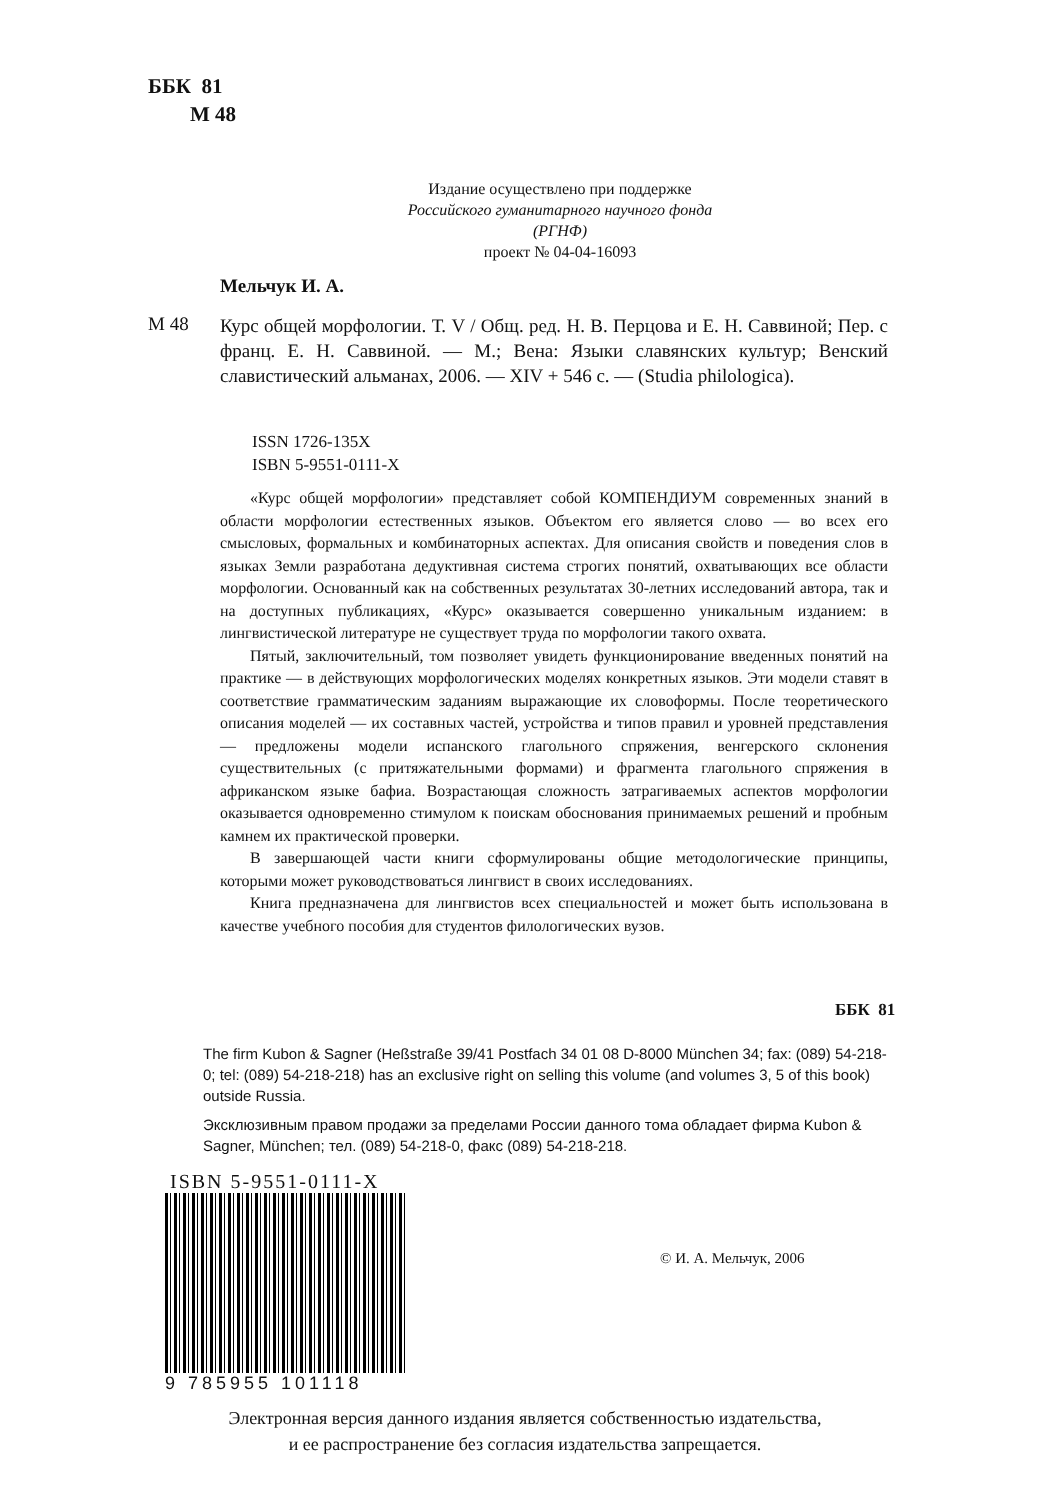ББК 81
М 48
Издание осуществлено при поддержке
Российского гуманитарного научного фонда
(РГНФ)
проект № 04-04-16093
Мельчук И. А.
М 48
Курс общей морфологии. Т. V / Общ. ред. Н. В. Перцова и Е. Н. Саввиной; Пер. с франц. Е. Н. Саввиной. — М.; Вена: Языки славянских культур; Венский славистический альманах, 2006. — XIV + 546 с. — (Studia philologica).
ISSN 1726-135X
ISBN 5-9551-0111-X
«Курс общей морфологии» представляет собой КОМПЕНДИУМ современных знаний в области морфологии естественных языков. Объектом его является слово — во всех его смысловых, формальных и комбинаторных аспектах. Для описания свойств и поведения слов в языках Земли разработана дедуктивная система строгих понятий, охватывающих все области морфологии. Основанный как на собственных результатах 30-летних исследований автора, так и на доступных публикациях, «Курс» оказывается совершенно уникальным изданием: в лингвистической литературе не существует труда по морфологии такого охвата.
Пятый, заключительный, том позволяет увидеть функционирование введенных понятий на практике — в действующих морфологических моделях конкретных языков. Эти модели ставят в соответствие грамматическим заданиям выражающие их словоформы. После теоретического описания моделей — их составных частей, устройства и типов правил и уровней представления — предложены модели испанского глагольного спряжения, венгерского склонения существительных (с притяжательными формами) и фрагмента глагольного спряжения в африканском языке бафиа. Возрастающая сложность затрагиваемых аспектов морфологии оказывается одновременно стимулом к поискам обоснования принимаемых решений и пробным камнем их практической проверки.
В завершающей части книги сформулированы общие методологические принципы, которыми может руководствоваться лингвист в своих исследованиях.
Книга предназначена для лингвистов всех специальностей и может быть использована в качестве учебного пособия для студентов филологических вузов.
ББК 81
The firm Kubon & Sagner (Heßstraße 39/41 Postfach 34 01 08 D-8000 München 34; fax: (089) 54-218-0; tel: (089) 54-218-218) has an exclusive right on selling this volume (and volumes 3, 5 of this book) outside Russia.
Эксклюзивным правом продажи за пределами России данного тома обладает фирма Kubon & Sagner, München; тел. (089) 54-218-0, факс (089) 54-218-218.
ISBN 5-9551-0111-X
9 785955 101118
© И. А. Мельчук, 2006
Электронная версия данного издания является собственностью издательства,
и ее распространение без согласия издательства запрещается.